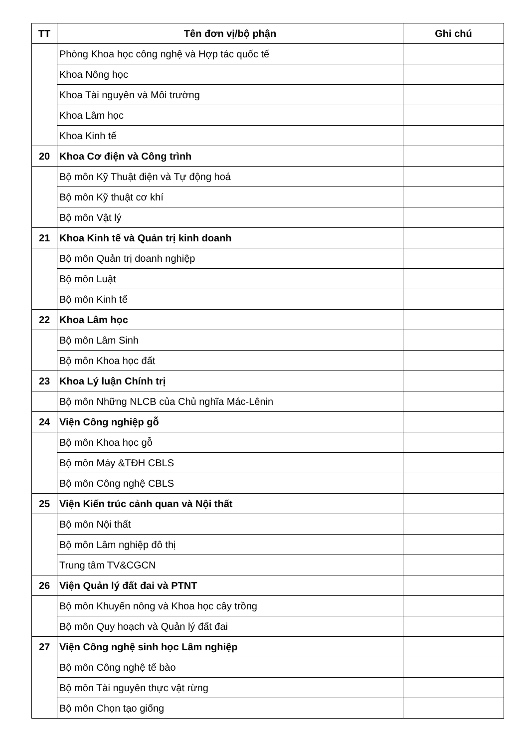| TT | Tên đơn vị/bộ phận | Ghi chú |
| --- | --- | --- |
| | Phòng Khoa học công nghệ và Hợp tác quốc tế | |
| | Khoa Nông học | |
| | Khoa Tài nguyên và Môi trường | |
| | Khoa Lâm học | |
| | Khoa Kinh tế | |
| 20 | Khoa Cơ điện và Công trình | |
| | Bộ môn Kỹ Thuật điện và Tự động hoá | |
| | Bộ môn Kỹ thuật cơ khí | |
| | Bộ môn Vật lý | |
| 21 | Khoa Kinh tế và Quản trị kinh doanh | |
| | Bộ môn Quản trị doanh nghiệp | |
| | Bộ môn Luật | |
| | Bộ môn Kinh tế | |
| 22 | Khoa Lâm học | |
| | Bộ môn Lâm Sinh | |
| | Bộ môn Khoa học đất | |
| 23 | Khoa Lý luận Chính trị | |
| | Bộ môn Những NLCB của Chủ nghĩa Mác-Lênin | |
| 24 | Viện Công nghiệp gỗ | |
| | Bộ môn Khoa học gỗ | |
| | Bộ môn Máy &TĐH CBLS | |
| | Bộ môn Công nghệ CBLS | |
| 25 | Viện Kiến trúc cảnh quan và Nội thất | |
| | Bộ môn Nội thất | |
| | Bộ môn Lâm nghiệp đô thị | |
| | Trung tâm TV&CGCN | |
| 26 | Viện Quản lý đất đai và PTNT | |
| | Bộ môn Khuyến nông và Khoa học cây trồng | |
| | Bộ môn Quy hoạch và Quản lý đất đai | |
| 27 | Viện Công nghệ sinh học Lâm nghiệp | |
| | Bộ môn Công nghệ tế bào | |
| | Bộ môn Tài nguyên thực vật rừng | |
| | Bộ môn Chọn tạo giống | |